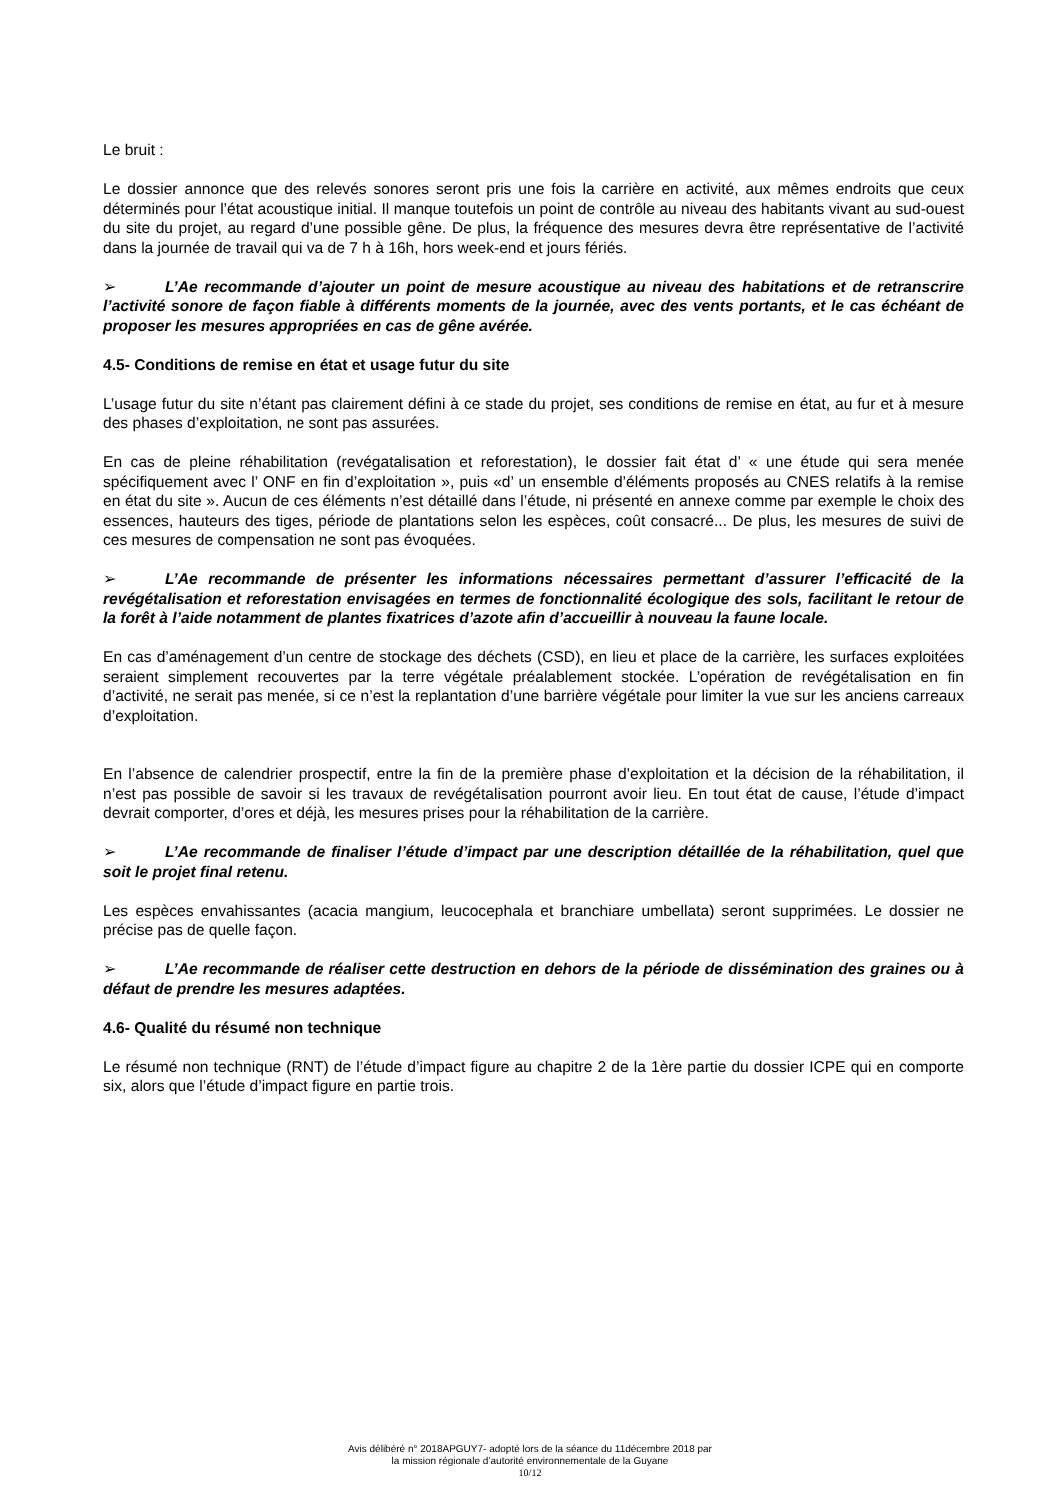Le bruit :
Le dossier annonce que des relevés sonores seront pris une fois la carrière en activité, aux mêmes endroits que ceux déterminés pour l’état acoustique initial. Il manque toutefois un point de contrôle au niveau des habitants vivant au sud-ouest du site du projet, au regard d’une possible gêne. De plus, la fréquence des mesures devra être représentative de l’activité dans la journée de travail qui va de 7 h à 16h, hors week-end et jours fériés.
➢ L’Ae recommande d’ajouter un point de mesure acoustique au niveau des habitations et de retranscrire l’activité sonore de façon fiable à différents moments de la journée, avec des vents portants, et le cas échéant de proposer les mesures appropriées en cas de gêne avérée.
4.5- Conditions de remise en état et usage futur du site
L’usage futur du site n’étant pas clairement défini à ce stade du projet, ses conditions de remise en état, au fur et à mesure des phases d’exploitation, ne sont pas assurées.
En cas de pleine réhabilitation (revégatalisation et reforestation), le dossier fait état d’ « une étude qui sera menée spécifiquement avec l’ ONF en fin d’exploitation », puis «d’ un ensemble d’éléments proposés au CNES relatifs à la remise en état du site ». Aucun de ces éléments n’est détaillé dans l’étude, ni présenté en annexe comme par exemple le choix des essences, hauteurs des tiges, période de plantations selon les espèces, coût consacré... De plus, les mesures de suivi de ces mesures de compensation ne sont pas évoquées.
➢ L’Ae recommande de présenter les informations nécessaires permettant d’assurer l’efficacité de la revégétalisation et reforestation envisagées en termes de fonctionnalité écologique des sols, facilitant le retour de la forêt à l’aide notamment de plantes fixatrices d’azote afin d’accueillir à nouveau la faune locale.
En cas d’aménagement d’un centre de stockage des déchets (CSD), en lieu et place de la carrière, les surfaces exploitées seraient simplement recouvertes par la terre végétale préalablement stockée. L’opération de revégétalisation en fin d’activité, ne serait pas menée, si ce n’est la replantation d’une barrière végétale pour limiter la vue sur les anciens carreaux d’exploitation.
En l’absence de calendrier prospectif, entre la fin de la première phase d’exploitation et la décision de la réhabilitation, il n’est pas possible de savoir si les travaux de revégétalisation pourront avoir lieu. En tout état de cause, l’étude d’impact devrait comporter, d’ores et déjà, les mesures prises pour la réhabilitation de la carrière.
➢ L’Ae recommande de finaliser l’étude d’impact par une description détaillée de la réhabilitation, quel que soit le projet final retenu.
Les espèces envahissantes (acacia mangium, leucocephala et branchiare umbellata) seront supprimées. Le dossier ne précise pas de quelle façon.
➢ L’Ae recommande de réaliser cette destruction en dehors de la période de dissémination des graines ou à défaut de prendre les mesures adaptées.
4.6- Qualité du résumé non technique
Le résumé non technique (RNT) de l’étude d’impact figure au chapitre 2 de la 1ère partie du dossier ICPE qui en comporte six, alors que l’étude d’impact figure en partie trois.
Avis délibéré n° 2018APGUY7- adopté lors de la séance du 11décembre 2018 par
la mission régionale d’autorité environnementale de la Guyane
10/12